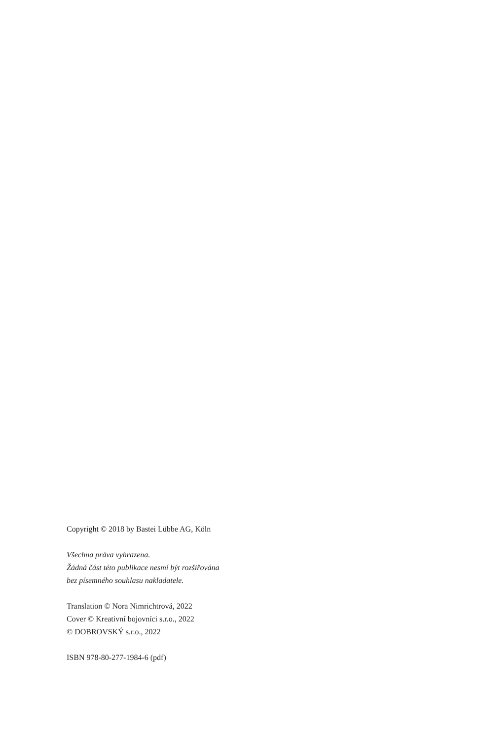Copyright © 2018 by Bastei Lübbe AG, Köln
Všechna práva vyhrazena.
Žádná část této publikace nesmí být rozšiřována
bez písemného souhlasu nakladatele.
Translation © Nora Nimrichtrová, 2022
Cover © Kreativní bojovníci s.r.o., 2022
© DOBROVSKÝ s.r.o., 2022
ISBN 978-80-277-1984-6 (pdf)